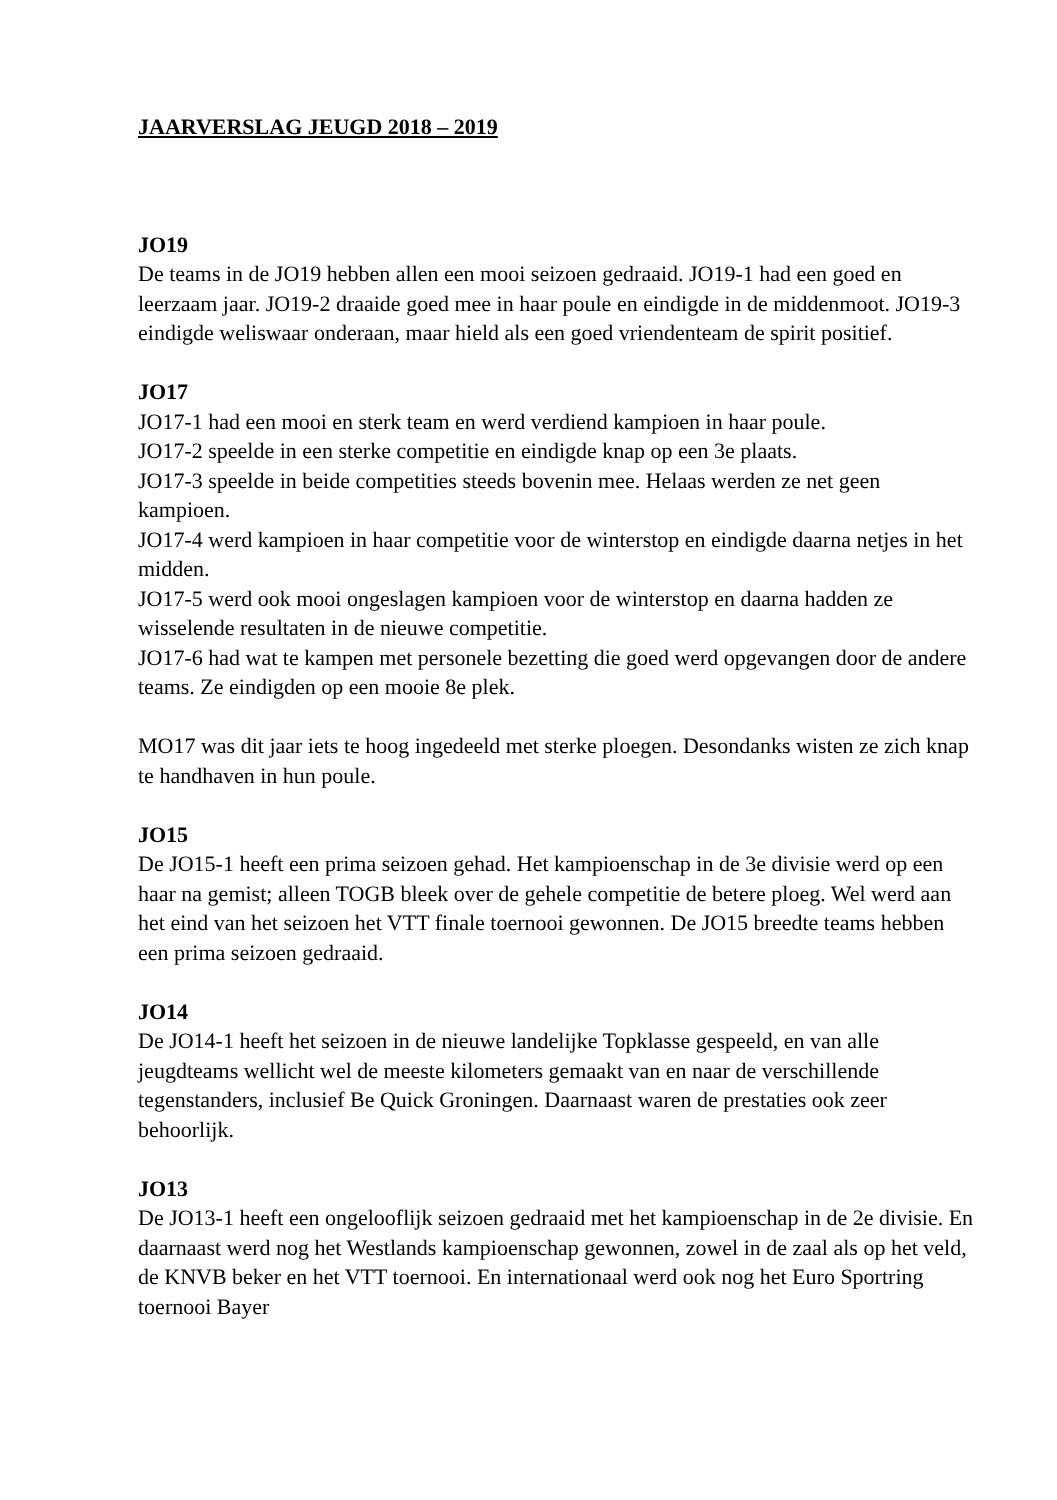JAARVERSLAG JEUGD 2018 – 2019
JO19
De teams in de JO19 hebben allen een mooi seizoen gedraaid. JO19-1 had een goed en leerzaam jaar. JO19-2 draaide goed mee in haar poule en eindigde in de middenmoot. JO19-3 eindigde weliswaar onderaan, maar hield als een goed vriendenteam de spirit positief.
JO17
JO17-1 had een mooi en sterk team en werd verdiend kampioen in haar poule.
JO17-2 speelde in een sterke competitie en eindigde knap op een 3e plaats.
JO17-3 speelde in beide competities steeds bovenin mee. Helaas werden ze net geen kampioen.
JO17-4 werd kampioen in haar competitie voor de winterstop en eindigde daarna netjes in het midden.
JO17-5 werd ook mooi ongeslagen kampioen voor de winterstop en daarna hadden ze wisselende resultaten in de nieuwe competitie.
JO17-6 had wat te kampen met personele bezetting die goed werd opgevangen door de andere teams. Ze eindigden op een mooie 8e plek.
MO17 was dit jaar iets te hoog ingedeeld met sterke ploegen. Desondanks wisten ze zich knap te handhaven in hun poule.
JO15
De JO15-1 heeft een prima seizoen gehad. Het kampioenschap in de 3e divisie werd op een haar na gemist; alleen TOGB bleek over de gehele competitie de betere ploeg. Wel werd aan het eind van het seizoen het VTT finale toernooi gewonnen. De JO15 breedte teams hebben een prima seizoen gedraaid.
JO14
De JO14-1 heeft het seizoen in de nieuwe landelijke Topklasse gespeeld, en van alle jeugdteams wellicht wel de meeste kilometers gemaakt van en naar de verschillende tegenstanders, inclusief Be Quick Groningen. Daarnaast waren de prestaties ook zeer behoorlijk.
JO13
De JO13-1 heeft een ongelooflijk seizoen gedraaid met het kampioenschap in de 2e divisie. En daarnaast werd nog het Westlands kampioenschap gewonnen, zowel in de zaal als op het veld, de KNVB beker en het VTT toernooi. En internationaal werd ook nog het Euro Sportring toernooi Bayer